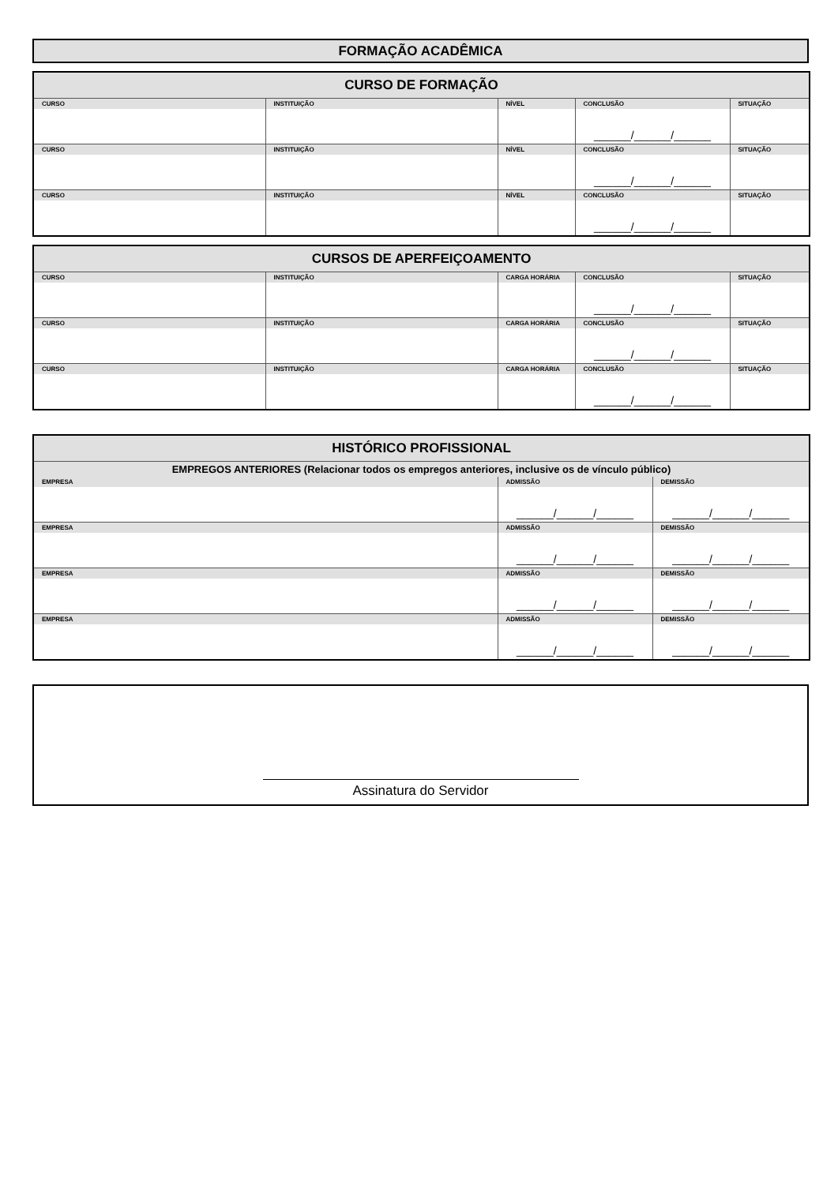FORMAÇÃO ACADÊMICA
| CURSO DE FORMAÇÃO | | | | |
| --- | --- | --- | --- | --- |
| CURSO | INSTITUIÇÃO | NÍVEL | CONCLUSÃO | SITUAÇÃO |
| | | | ______/______/______ | |
| CURSO | INSTITUIÇÃO | NÍVEL | CONCLUSÃO | SITUAÇÃO |
| | | | ______/______/______ | |
| CURSO | INSTITUIÇÃO | NÍVEL | CONCLUSÃO | SITUAÇÃO |
| | | | ______/______/______ | |
| CURSOS DE APERFEIÇOAMENTO | | | | |
| --- | --- | --- | --- | --- |
| CURSO | INSTITUIÇÃO | CARGA HORÁRIA | CONCLUSÃO | SITUAÇÃO |
| | | | ______/______/______ | |
| CURSO | INSTITUIÇÃO | CARGA HORÁRIA | CONCLUSÃO | SITUAÇÃO |
| | | | ______/______/______ | |
| CURSO | INSTITUIÇÃO | CARGA HORÁRIA | CONCLUSÃO | SITUAÇÃO |
| | | | ______/______/______ | |
| HISTÓRICO PROFISSIONAL | | |
| --- | --- | --- |
| EMPREGOS ANTERIORES (Relacionar todos os empregos anteriores, inclusive os de vínculo público) | | |
| EMPRESA | ADMISSÃO | DEMISSÃO |
| | ______/______/______ | ______/______/______ |
| EMPRESA | ADMISSÃO | DEMISSÃO |
| | ______/______/______ | ______/______/______ |
| EMPRESA | ADMISSÃO | DEMISSÃO |
| | ______/______/______ | ______/______/______ |
| EMPRESA | ADMISSÃO | DEMISSÃO |
| | ______/______/______ | ______/______/______ |
Assinatura do Servidor